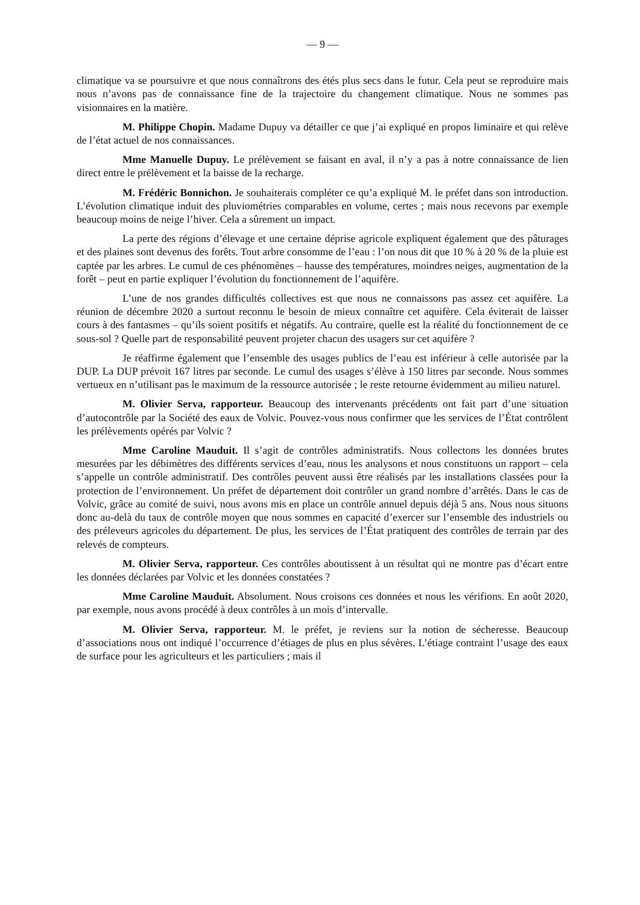— 9 —
climatique va se poursuivre et que nous connaîtrons des étés plus secs dans le futur. Cela peut se reproduire mais nous n’avons pas de connaissance fine de la trajectoire du changement climatique. Nous ne sommes pas visionnaires en la matière.
M. Philippe Chopin. Madame Dupuy va détailler ce que j’ai expliqué en propos liminaire et qui relève de l’état actuel de nos connaissances.
Mme Manuelle Dupuy. Le prélèvement se faisant en aval, il n’y a pas à notre connaissance de lien direct entre le prélèvement et la baisse de la recharge.
M. Frédéric Bonnichon. Je souhaiterais compléter ce qu’a expliqué M. le préfet dans son introduction. L’évolution climatique induit des pluviométries comparables en volume, certes ; mais nous recevons par exemple beaucoup moins de neige l’hiver. Cela a sûrement un impact.
La perte des régions d’élevage et une certaine déprise agricole expliquent également que des pâturages et des plaines sont devenus des forêts. Tout arbre consomme de l’eau : l’on nous dit que 10 % à 20 % de la pluie est captée par les arbres. Le cumul de ces phénomènes – hausse des températures, moindres neiges, augmentation de la forêt – peut en partie expliquer l’évolution du fonctionnement de l’aquifère.
L’une de nos grandes difficultés collectives est que nous ne connaissons pas assez cet aquifère. La réunion de décembre 2020 a surtout reconnu le besoin de mieux connaître cet aquifère. Cela éviterait de laisser cours à des fantasmes – qu’ils soient positifs et négatifs. Au contraire, quelle est la réalité du fonctionnement de ce sous-sol ? Quelle part de responsabilité peuvent projeter chacun des usagers sur cet aquifère ?
Je réaffirme également que l’ensemble des usages publics de l’eau est inférieur à celle autorisée par la DUP. La DUP prévoit 167 litres par seconde. Le cumul des usages s’élève à 150 litres par seconde. Nous sommes vertueux en n’utilisant pas le maximum de la ressource autorisée ; le reste retourne évidemment au milieu naturel.
M. Olivier Serva, rapporteur. Beaucoup des intervenants précédents ont fait part d’une situation d’autocontrôle par la Société des eaux de Volvic. Pouvez-vous nous confirmer que les services de l’État contrôlent les prélèvements opérés par Volvic ?
Mme Caroline Mauduit. Il s’agit de contrôles administratifs. Nous collectons les données brutes mesurées par les débimètres des différents services d’eau, nous les analysons et nous constituons un rapport – cela s’appelle un contrôle administratif. Des contrôles peuvent aussi être réalisés par les installations classées pour la protection de l’environnement. Un préfet de département doit contrôler un grand nombre d’arrêtés. Dans le cas de Volvic, grâce au comité de suivi, nous avons mis en place un contrôle annuel depuis déjà 5 ans. Nous nous situons donc au-delà du taux de contrôle moyen que nous sommes en capacité d’exercer sur l’ensemble des industriels ou des préleveurs agricoles du département. De plus, les services de l’État pratiquent des contrôles de terrain par des relevés de compteurs.
M. Olivier Serva, rapporteur. Ces contrôles aboutissent à un résultat qui ne montre pas d’écart entre les données déclarées par Volvic et les données constatées ?
Mme Caroline Mauduit. Absolument. Nous croisons ces données et nous les vérifions. En août 2020, par exemple, nous avons procédé à deux contrôles à un mois d’intervalle.
M. Olivier Serva, rapporteur. M. le préfet, je reviens sur la notion de sécheresse. Beaucoup d’associations nous ont indiqué l’occurrence d’étiages de plus en plus sévères. L’étiage contraint l’usage des eaux de surface pour les agriculteurs et les particuliers ; mais il